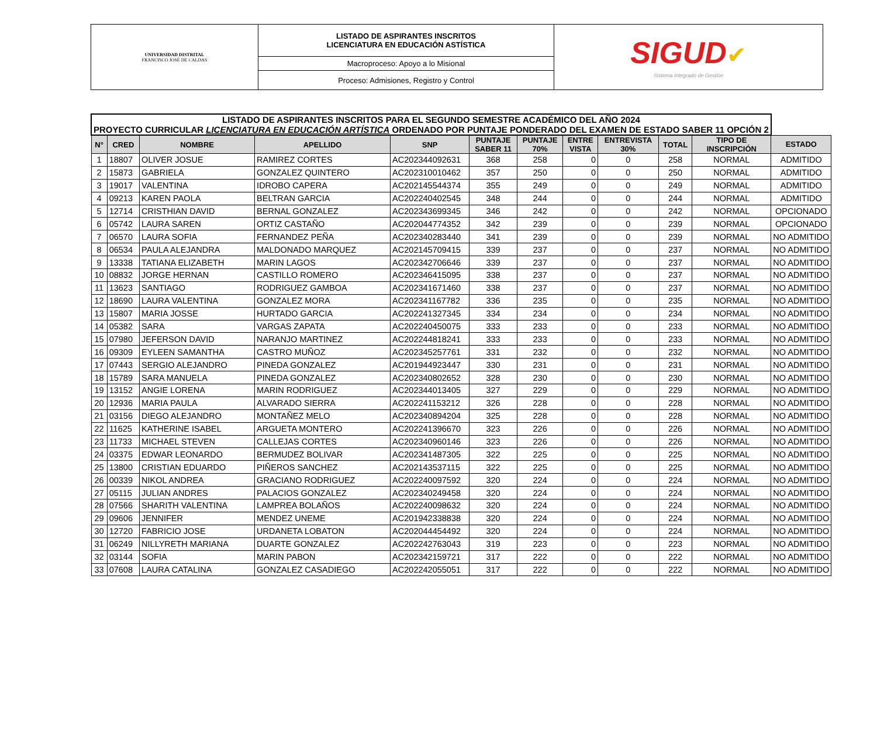| UNIVERSIDAD DISTRITAL FRANCISCO JOSÉ DE CALDAS | LISTADO DE ASPIRANTES INSCRITOS LICENCIATURA EN EDUCACIÓN ASTÍSTICA | SIGUD ✔ Sistema Integrado de Gestión |
| | Macroproceso: Apoyo a lo Misional | |
| | Proceso: Admisiones, Registro y Control | |
| LISTADO DE ASPIRANTES INSCRITOS PARA EL SEGUNDO SEMESTRE ACADÉMICO DEL AÑO 2024 PROYECTO CURRICULAR LICENCIATURA EN EDUCACIÓN ARTÍSTICA ORDENADO POR PUNTAJE PONDERADO DEL EXAMEN DE ESTADO SABER 11 OPCIÓN 2 | | | | | | | | | | | |
| N° | CRED | NOMBRE | APELLIDO | SNP | PUNTAJE SABER 11 | PUNTAJE 70% | ENTRE VISTA | ENTREVISTA 30% | TOTAL | TIPO DE INSCRIPCIÓN | ESTADO |
| 1 | 18807 | OLIVER JOSUE | RAMIREZ CORTES | AC202344092631 | 368 | 258 | 0 | 0 | 258 | NORMAL | ADMITIDO |
| 2 | 15873 | GABRIELA | GONZALEZ QUINTERO | AC202310010462 | 357 | 250 | 0 | 0 | 250 | NORMAL | ADMITIDO |
| 3 | 19017 | VALENTINA | IDROBO CAPERA | AC202145544374 | 355 | 249 | 0 | 0 | 249 | NORMAL | ADMITIDO |
| 4 | 09213 | KAREN PAOLA | BELTRAN GARCIA | AC202240402545 | 348 | 244 | 0 | 0 | 244 | NORMAL | ADMITIDO |
| 5 | 12714 | CRISTHIAN DAVID | BERNAL GONZALEZ | AC202343699345 | 346 | 242 | 0 | 0 | 242 | NORMAL | OPCIONADO |
| 6 | 05742 | LAURA SAREN | ORTIZ CASTAÑO | AC202044774352 | 342 | 239 | 0 | 0 | 239 | NORMAL | OPCIONADO |
| 7 | 06570 | LAURA SOFIA | FERNANDEZ PEÑA | AC202340283440 | 341 | 239 | 0 | 0 | 239 | NORMAL | NO ADMITIDO |
| 8 | 06534 | PAULA ALEJANDRA | MALDONADO MARQUEZ | AC202145709415 | 339 | 237 | 0 | 0 | 237 | NORMAL | NO ADMITIDO |
| 9 | 13338 | TATIANA ELIZABETH | MARIN LAGOS | AC202342706646 | 339 | 237 | 0 | 0 | 237 | NORMAL | NO ADMITIDO |
| 10 | 08832 | JORGE HERNAN | CASTILLO ROMERO | AC202346415095 | 338 | 237 | 0 | 0 | 237 | NORMAL | NO ADMITIDO |
| 11 | 13623 | SANTIAGO | RODRIGUEZ GAMBOA | AC202341671460 | 338 | 237 | 0 | 0 | 237 | NORMAL | NO ADMITIDO |
| 12 | 18690 | LAURA VALENTINA | GONZALEZ MORA | AC202341167782 | 336 | 235 | 0 | 0 | 235 | NORMAL | NO ADMITIDO |
| 13 | 15807 | MARIA JOSSE | HURTADO GARCIA | AC202241327345 | 334 | 234 | 0 | 0 | 234 | NORMAL | NO ADMITIDO |
| 14 | 05382 | SARA | VARGAS ZAPATA | AC202240450075 | 333 | 233 | 0 | 0 | 233 | NORMAL | NO ADMITIDO |
| 15 | 07980 | JEFERSON DAVID | NARANJO MARTINEZ | AC202244818241 | 333 | 233 | 0 | 0 | 233 | NORMAL | NO ADMITIDO |
| 16 | 09309 | EYLEEN SAMANTHA | CASTRO MUÑOZ | AC202345257761 | 331 | 232 | 0 | 0 | 232 | NORMAL | NO ADMITIDO |
| 17 | 07443 | SERGIO ALEJANDRO | PINEDA GONZALEZ | AC201944923447 | 330 | 231 | 0 | 0 | 231 | NORMAL | NO ADMITIDO |
| 18 | 15789 | SARA MANUELA | PINEDA GONZALEZ | AC202340802652 | 328 | 230 | 0 | 0 | 230 | NORMAL | NO ADMITIDO |
| 19 | 13152 | ANGIE LORENA | MARIN RODRIGUEZ | AC202344013405 | 327 | 229 | 0 | 0 | 229 | NORMAL | NO ADMITIDO |
| 20 | 12936 | MARIA PAULA | ALVARADO SIERRA | AC202241153212 | 326 | 228 | 0 | 0 | 228 | NORMAL | NO ADMITIDO |
| 21 | 03156 | DIEGO ALEJANDRO | MONTAÑEZ MELO | AC202340894204 | 325 | 228 | 0 | 0 | 228 | NORMAL | NO ADMITIDO |
| 22 | 11625 | KATHERINE ISABEL | ARGUETA MONTERO | AC202241396670 | 323 | 226 | 0 | 0 | 226 | NORMAL | NO ADMITIDO |
| 23 | 11733 | MICHAEL STEVEN | CALLEJAS CORTES | AC202340960146 | 323 | 226 | 0 | 0 | 226 | NORMAL | NO ADMITIDO |
| 24 | 03375 | EDWAR LEONARDO | BERMUDEZ BOLIVAR | AC202341487305 | 322 | 225 | 0 | 0 | 225 | NORMAL | NO ADMITIDO |
| 25 | 13800 | CRISTIAN EDUARDO | PIÑEROS SANCHEZ | AC202143537115 | 322 | 225 | 0 | 0 | 225 | NORMAL | NO ADMITIDO |
| 26 | 00339 | NIKOL ANDREA | GRACIANO RODRIGUEZ | AC202240097592 | 320 | 224 | 0 | 0 | 224 | NORMAL | NO ADMITIDO |
| 27 | 05115 | JULIAN ANDRES | PALACIOS GONZALEZ | AC202340249458 | 320 | 224 | 0 | 0 | 224 | NORMAL | NO ADMITIDO |
| 28 | 07566 | SHARITH VALENTINA | LAMPREA BOLAÑOS | AC202240098632 | 320 | 224 | 0 | 0 | 224 | NORMAL | NO ADMITIDO |
| 29 | 09606 | JENNIFER | MENDEZ UNEME | AC201942338838 | 320 | 224 | 0 | 0 | 224 | NORMAL | NO ADMITIDO |
| 30 | 12720 | FABRICIO JOSE | URDANETA LOBATON | AC202044454492 | 320 | 224 | 0 | 0 | 224 | NORMAL | NO ADMITIDO |
| 31 | 06249 | NILLYRETH MARIANA | DUARTE GONZALEZ | AC202242763043 | 319 | 223 | 0 | 0 | 223 | NORMAL | NO ADMITIDO |
| 32 | 03144 | SOFIA | MARIN PABON | AC202342159721 | 317 | 222 | 0 | 0 | 222 | NORMAL | NO ADMITIDO |
| 33 | 07608 | LAURA CATALINA | GONZALEZ CASADIEGO | AC202242055051 | 317 | 222 | 0 | 0 | 222 | NORMAL | NO ADMITIDO |